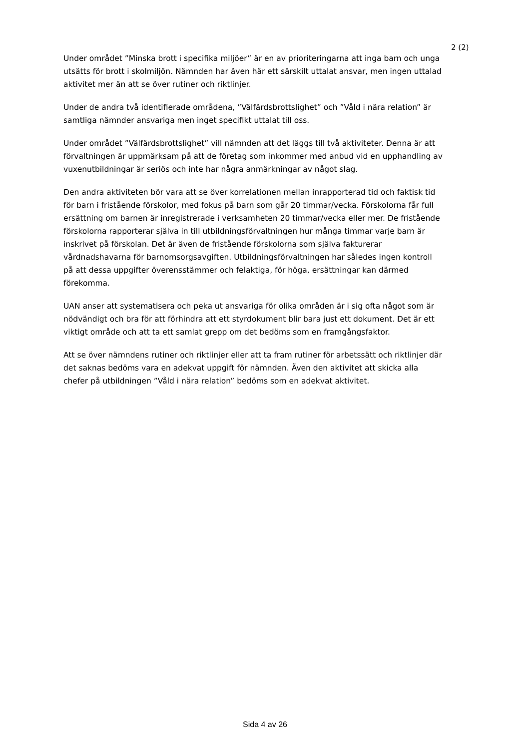2 (2)
Under området ”Minska brott i specifika miljöer” är en av prioriteringarna att inga barn och unga utsätts för brott i skolmiljön. Nämnden har även här ett särskilt uttalat ansvar, men ingen uttalad aktivitet mer än att se över rutiner och riktlinjer.
Under de andra två identifierade områdena, ”Välfärdsbrottslighet” och ”Våld i nära relation” är samtliga nämnder ansvariga men inget specifikt uttalat till oss.
Under området ”Välfärdsbrottslighet” vill nämnden att det läggs till två aktiviteter. Denna är att förvaltningen är uppmärksam på att de företag som inkommer med anbud vid en upphandling av vuxenutbildningar är seriös och inte har några anmärkningar av något slag.
Den andra aktiviteten bör vara att se över korrelationen mellan inrapporterad tid och faktisk tid för barn i fristående förskolor, med fokus på barn som går 20 timmar/vecka. Förskolorna får full ersättning om barnen är inregistrerade i verksamheten 20 timmar/vecka eller mer. De fristående förskolorna rapporterar själva in till utbildningsförvaltningen hur många timmar varje barn är inskrivet på förskolan. Det är även de fristående förskolorna som själva fakturerar vårdnadshavarna för barnomsorgsavgiften. Utbildningsförvaltningen har således ingen kontroll på att dessa uppgifter överensstämmer och felaktiga, för höga, ersättningar kan därmed förekomma.
UAN anser att systematisera och peka ut ansvariga för olika områden är i sig ofta något som är nödvändigt och bra för att förhindra att ett styrdokument blir bara just ett dokument. Det är ett viktigt område och att ta ett samlat grepp om det bedöms som en framgångsfaktor.
Att se över nämndens rutiner och riktlinjer eller att ta fram rutiner för arbetssätt och riktlinjer där det saknas bedöms vara en adekvat uppgift för nämnden. Även den aktivitet att skicka alla chefer på utbildningen ”Våld i nära relation” bedöms som en adekvat aktivitet.
Sida 4 av 26